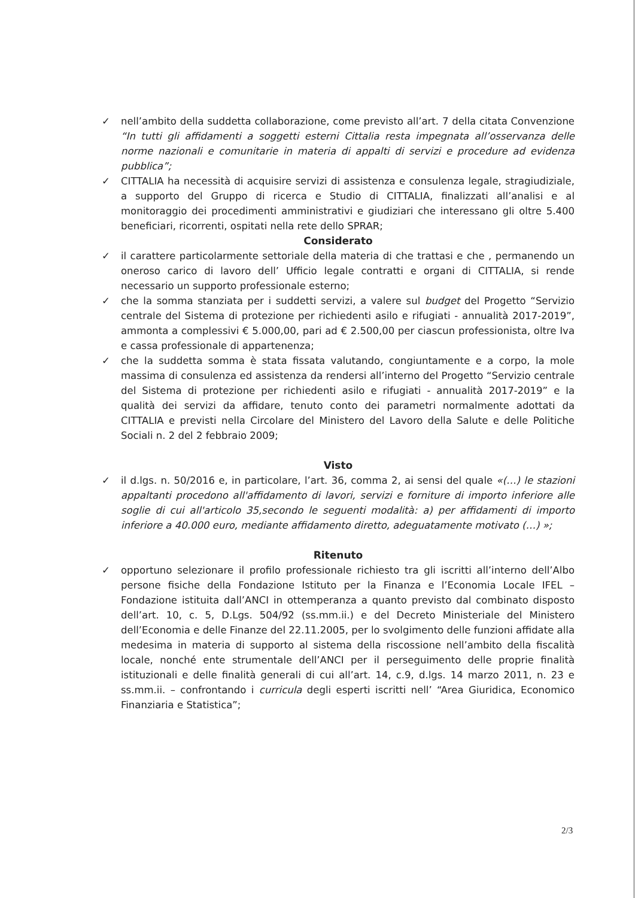✓ nell’ambito della suddetta collaborazione, come previsto all’art. 7 della citata Convenzione “In tutti gli affidamenti a soggetti esterni Cittalia resta impegnata all’osservanza delle norme nazionali e comunitarie in materia di appalti di servizi e procedure ad evidenza pubblica”;
✓ CITTALIA ha necessità di acquisire servizi di assistenza e consulenza legale, stragiudiziale, a supporto del Gruppo di ricerca e Studio di CITTALIA, finalizzati all’analisi e al monitoraggio dei procedimenti amministrativi e giudiziari che interessano gli oltre 5.400 beneficiari, ricorrenti, ospitati nella rete dello SPRAR;
Considerato
✓ il carattere particolarmente settoriale della materia di che trattasi e che , permanendo un oneroso carico di lavoro dell’ Ufficio legale contratti e organi di CITTALIA, si rende necessario un supporto professionale esterno;
✓ che la somma stanziata per i suddetti servizi, a valere sul budget del Progetto “Servizio centrale del Sistema di protezione per richiedenti asilo e rifugiati - annualità 2017-2019”, ammonta a complessivi € 5.000,00, pari ad € 2.500,00 per ciascun professionista, oltre Iva e cassa professionale di appartenenza;
✓ che la suddetta somma è stata fissata valutando, congiuntamente e a corpo, la mole massima di consulenza ed assistenza da rendersi all’interno del Progetto “Servizio centrale del Sistema di protezione per richiedenti asilo e rifugiati - annualità 2017-2019” e la qualità dei servizi da affidare, tenuto conto dei parametri normalmente adottati da CITTALIA e previsti nella Circolare del Ministero del Lavoro della Salute e delle Politiche Sociali n. 2 del 2 febbraio 2009;
Visto
✓ il d.lgs. n. 50/2016 e, in particolare, l’art. 36, comma 2, ai sensi del quale «(…) le stazioni appaltanti procedono all'affidamento di lavori, servizi e forniture di importo inferiore alle soglie di cui all'articolo 35,secondo le seguenti modalità: a) per affidamenti di importo inferiore a 40.000 euro, mediante affidamento diretto, adeguatamente motivato (…) »;
Ritenuto
✓ opportuno selezionare il profilo professionale richiesto tra gli iscritti all’interno dell’Albo persone fisiche della Fondazione Istituto per la Finanza e l’Economia Locale IFEL – Fondazione istituita dall’ANCI in ottemperanza a quanto previsto dal combinato disposto dell’art. 10, c. 5, D.Lgs. 504/92 (ss.mm.ii.) e del Decreto Ministeriale del Ministero dell’Economia e delle Finanze del 22.11.2005, per lo svolgimento delle funzioni affidate alla medesima in materia di supporto al sistema della riscossione nell’ambito della fiscalità locale, nonché ente strumentale dell’ANCI per il perseguimento delle proprie finalità istituzionali e delle finalità generali di cui all’art. 14, c.9, d.lgs. 14 marzo 2011, n. 23 e ss.mm.ii. – confrontando i curricula degli esperti iscritti nell’ “Area Giuridica, Economico Finanziaria e Statistica”;
2/3